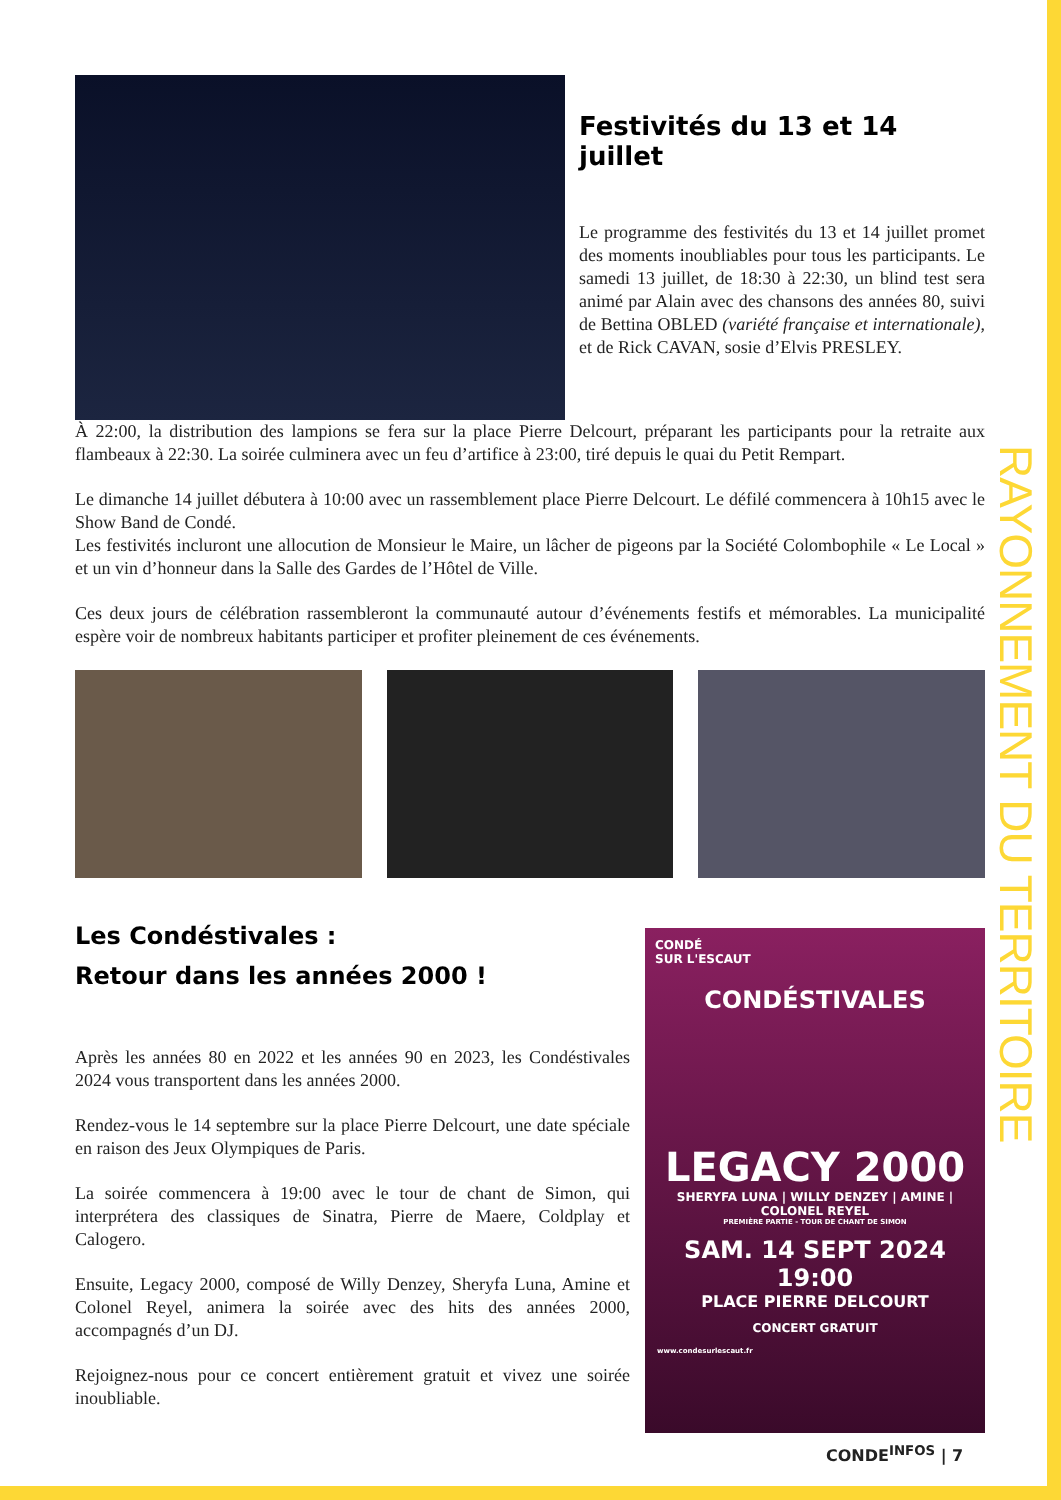RAYONNEMENT DU TERRITOIRE
Festivités du 13 et 14 juillet
Le programme des festivités du 13 et 14 juillet promet des moments inoubliables pour tous les participants. Le samedi 13 juillet, de 18:30 à 22:30, un blind test sera animé par Alain avec des chansons des années 80, suivi de Bettina OBLED (variété française et internationale), et de Rick CAVAN, sosie d’Elvis PRESLEY.
À 22:00, la distribution des lampions se fera sur la place Pierre Delcourt, préparant les participants pour la retraite aux flambeaux à 22:30. La soirée culminera avec un feu d’artifice à 23:00, tiré depuis le quai du Petit Rempart.
Le dimanche 14 juillet débutera à 10:00 avec un rassemblement place Pierre Delcourt. Le défilé commencera à 10h15 avec le Show Band de Condé.
Les festivités incluront une allocution de Monsieur le Maire, un lâcher de pigeons par la Société Colombophile « Le Local » et un vin d’honneur dans la Salle des Gardes de l’Hôtel de Ville.
Ces deux jours de célébration rassembleront la communauté autour d’événements festifs et mémorables. La municipalité espère voir de nombreux habitants participer et profiter pleinement de ces événements.
Les Condéstivales :
Retour dans les années 2000 !
Après les années 80 en 2022 et les années 90 en 2023, les Condéstivales 2024 vous transportent dans les années 2000.
Rendez-vous le 14 septembre sur la place Pierre Delcourt, une date spéciale en raison des Jeux Olympiques de Paris.
La soirée commencera à 19:00 avec le tour de chant de Simon, qui interprétera des classiques de Sinatra, Pierre de Maere, Coldplay et Calogero.
Ensuite, Legacy 2000, composé de Willy Denzey, Sheryfa Luna, Amine et Colonel Reyel, animera la soirée avec des hits des années 2000, accompagnés d’un DJ.
Rejoignez-nous pour ce concert entièrement gratuit et vivez une soirée inoubliable.
CONDÉ
SUR L'ESCAUT
CONDÉSTIVALES
LEGACY 2000
SHERYFA LUNA | WILLY DENZEY | AMINE | COLONEL REYEL
PREMIÈRE PARTIE - TOUR DE CHANT DE SIMON
SAM. 14 SEPT 2024
19:00
PLACE PIERRE DELCOURT
CONCERT GRATUIT
www.condesurlescaut.fr
CONDE<sup>INFOS</sup> | 7